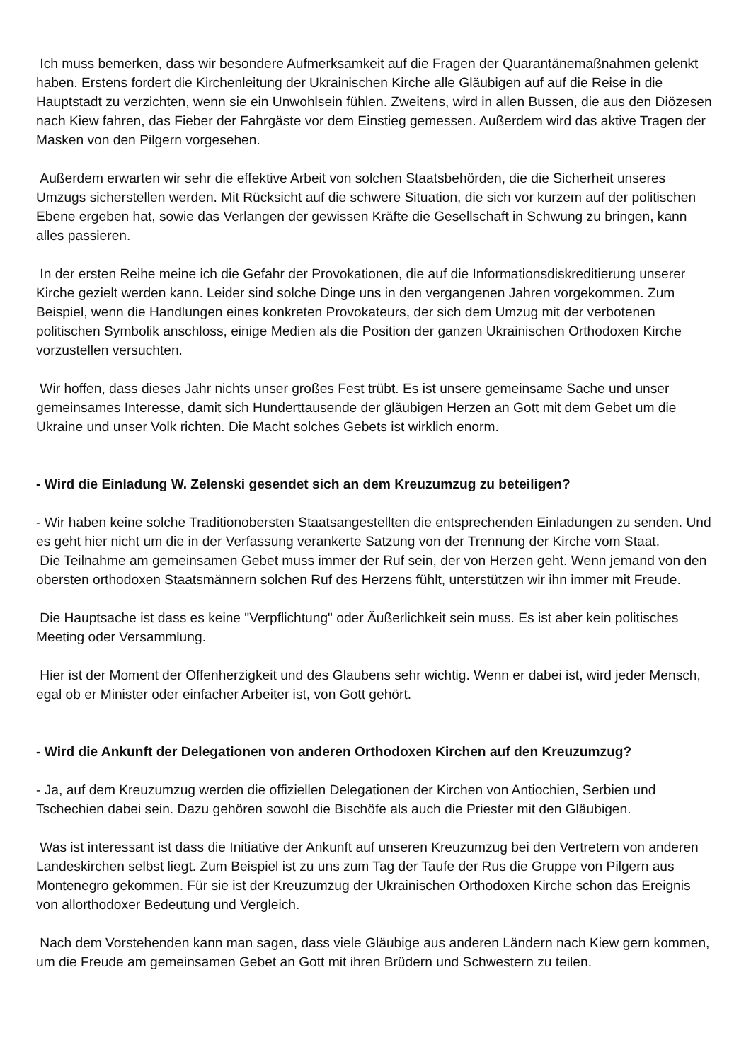Ich muss bemerken, dass wir besondere Aufmerksamkeit auf die Fragen der Quarantänemaßnahmen gelenkt haben. Erstens fordert die Kirchenleitung der Ukrainischen Kirche alle Gläubigen auf auf die Reise in die Hauptstadt zu verzichten, wenn sie ein Unwohlsein fühlen. Zweitens, wird in allen Bussen, die aus den Diözesen nach Kiew fahren, das Fieber der Fahrgäste vor dem Einstieg gemessen. Außerdem wird das aktive Tragen der Masken von den Pilgern vorgesehen.
Außerdem erwarten wir sehr die effektive Arbeit von solchen Staatsbehörden, die die Sicherheit unseres Umzugs sicherstellen werden. Mit Rücksicht auf die schwere Situation, die sich vor kurzem auf der politischen Ebene ergeben hat, sowie das Verlangen der gewissen Kräfte die Gesellschaft in Schwung zu bringen, kann alles passieren.
In der ersten Reihe meine ich die Gefahr der Provokationen, die auf die Informationsdiskreditierung unserer Kirche gezielt werden kann. Leider sind solche Dinge uns in den vergangenen Jahren vorgekommen. Zum Beispiel, wenn die Handlungen eines konkreten Provokateurs, der sich dem Umzug mit der verbotenen politischen Symbolik anschloss, einige Medien als die Position der ganzen Ukrainischen Orthodoxen Kirche vorzustellen versuchten.
Wir hoffen, dass dieses Jahr nichts unser großes Fest trübt. Es ist unsere gemeinsame Sache und unser gemeinsames Interesse, damit sich Hunderttausende der gläubigen Herzen an Gott mit dem Gebet um die Ukraine und unser Volk richten. Die Macht solches Gebets ist wirklich enorm.
- Wird die Einladung W. Zelenski gesendet sich an dem Kreuzumzug zu beteiligen?
- Wir haben keine solche Traditionobersten Staatsangestellten die entsprechenden Einladungen zu senden. Und es geht hier nicht um die in der Verfassung verankerte Satzung von der Trennung der Kirche vom Staat.
Die Teilnahme am gemeinsamen Gebet muss immer der Ruf sein, der von Herzen geht. Wenn jemand von den obersten orthodoxen Staatsmännern solchen Ruf des Herzens fühlt, unterstützen wir ihn immer mit Freude.
Die Hauptsache ist dass es keine "Verpflichtung" oder Äußerlichkeit sein muss. Es ist aber kein politisches Meeting oder Versammlung.
Hier ist der Moment der Offenherzigkeit und des Glaubens sehr wichtig. Wenn er dabei ist, wird jeder Mensch, egal ob er Minister oder einfacher Arbeiter ist, von Gott gehört.
- Wird die Ankunft der Delegationen von anderen Orthodoxen Kirchen auf den Kreuzumzug?
- Ja, auf dem Kreuzumzug werden die offiziellen Delegationen der Kirchen von Antiochien, Serbien und Tschechien dabei sein. Dazu gehören sowohl die Bischöfe als auch die Priester mit den Gläubigen.
Was ist interessant ist dass die Initiative der Ankunft auf unseren Kreuzumzug bei den Vertretern von anderen Landeskirchen selbst liegt. Zum Beispiel ist zu uns zum Tag der Taufe der Rus die Gruppe von Pilgern aus Montenegro gekommen. Für sie ist der Kreuzumzug der Ukrainischen Orthodoxen Kirche schon das Ereignis von allorthodoxer Bedeutung und Vergleich.
Nach dem Vorstehenden kann man sagen, dass viele Gläubige aus anderen Ländern nach Kiew gern kommen, um die Freude am gemeinsamen Gebet an Gott mit ihren Brüdern und Schwestern zu teilen.